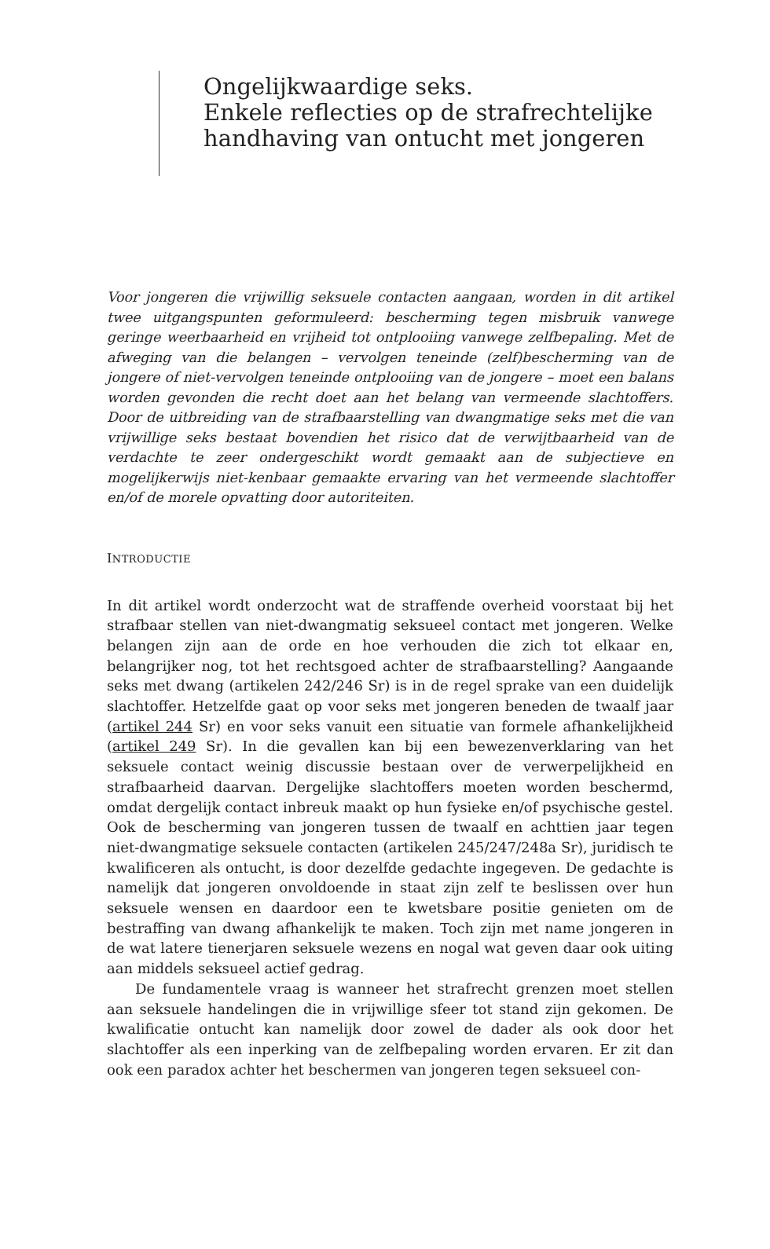Ongelijkwaardige seks.
Enkele reflecties op de strafrechtelijke
handhaving van ontucht met jongeren
Voor jongeren die vrijwillig seksuele contacten aangaan, worden in dit artikel twee uitgangspunten geformuleerd: bescherming tegen misbruik vanwege geringe weerbaarheid en vrijheid tot ontplooiing vanwege zelfbepaling. Met de afweging van die belangen – vervolgen teneinde (zelf)bescherming van de jongere of niet-vervolgen teneinde ontplooiing van de jongere – moet een balans worden gevonden die recht doet aan het belang van vermeende slachtoffers. Door de uitbreiding van de strafbaarstelling van dwangmatige seks met die van vrijwillige seks bestaat bovendien het risico dat de verwijtbaarheid van de verdachte te zeer ondergeschikt wordt gemaakt aan de subjectieve en mogelijkerwijs niet-kenbaar gemaakte ervaring van het vermeende slachtoffer en/of de morele opvatting door autoriteiten.
INTRODUCTIE
In dit artikel wordt onderzocht wat de straffende overheid voorstaat bij het strafbaar stellen van niet-dwangmatig seksueel contact met jongeren. Welke belangen zijn aan de orde en hoe verhouden die zich tot elkaar en, belangrijker nog, tot het rechtsgoed achter de strafbaarstelling? Aangaande seks met dwang (artikelen 242/246 Sr) is in de regel sprake van een duidelijk slachtoffer. Hetzelfde gaat op voor seks met jongeren beneden de twaalf jaar (artikel 244 Sr) en voor seks vanuit een situatie van formele afhankelijkheid (artikel 249 Sr). In die gevallen kan bij een bewezenverklaring van het seksuele contact weinig discussie bestaan over de verwerpelijkheid en strafbaarheid daarvan. Dergelijke slachtoffers moeten worden beschermd, omdat dergelijk contact inbreuk maakt op hun fysieke en/of psychische gestel. Ook de bescherming van jongeren tussen de twaalf en achttien jaar tegen niet-dwangmatige seksuele contacten (artikelen 245/247/248a Sr), juridisch te kwalificeren als ontucht, is door dezelfde gedachte ingegeven. De gedachte is namelijk dat jongeren onvoldoende in staat zijn zelf te beslissen over hun seksuele wensen en daardoor een te kwetsbare positie genieten om de bestraffing van dwang afhankelijk te maken. Toch zijn met name jongeren in de wat latere tienerjaren seksuele wezens en nogal wat geven daar ook uiting aan middels seksueel actief gedrag.
De fundamentele vraag is wanneer het strafrecht grenzen moet stellen aan seksuele handelingen die in vrijwillige sfeer tot stand zijn gekomen. De kwalificatie ontucht kan namelijk door zowel de dader als ook door het slachtoffer als een inperking van de zelfbepaling worden ervaren. Er zit dan ook een paradox achter het beschermen van jongeren tegen seksueel con-